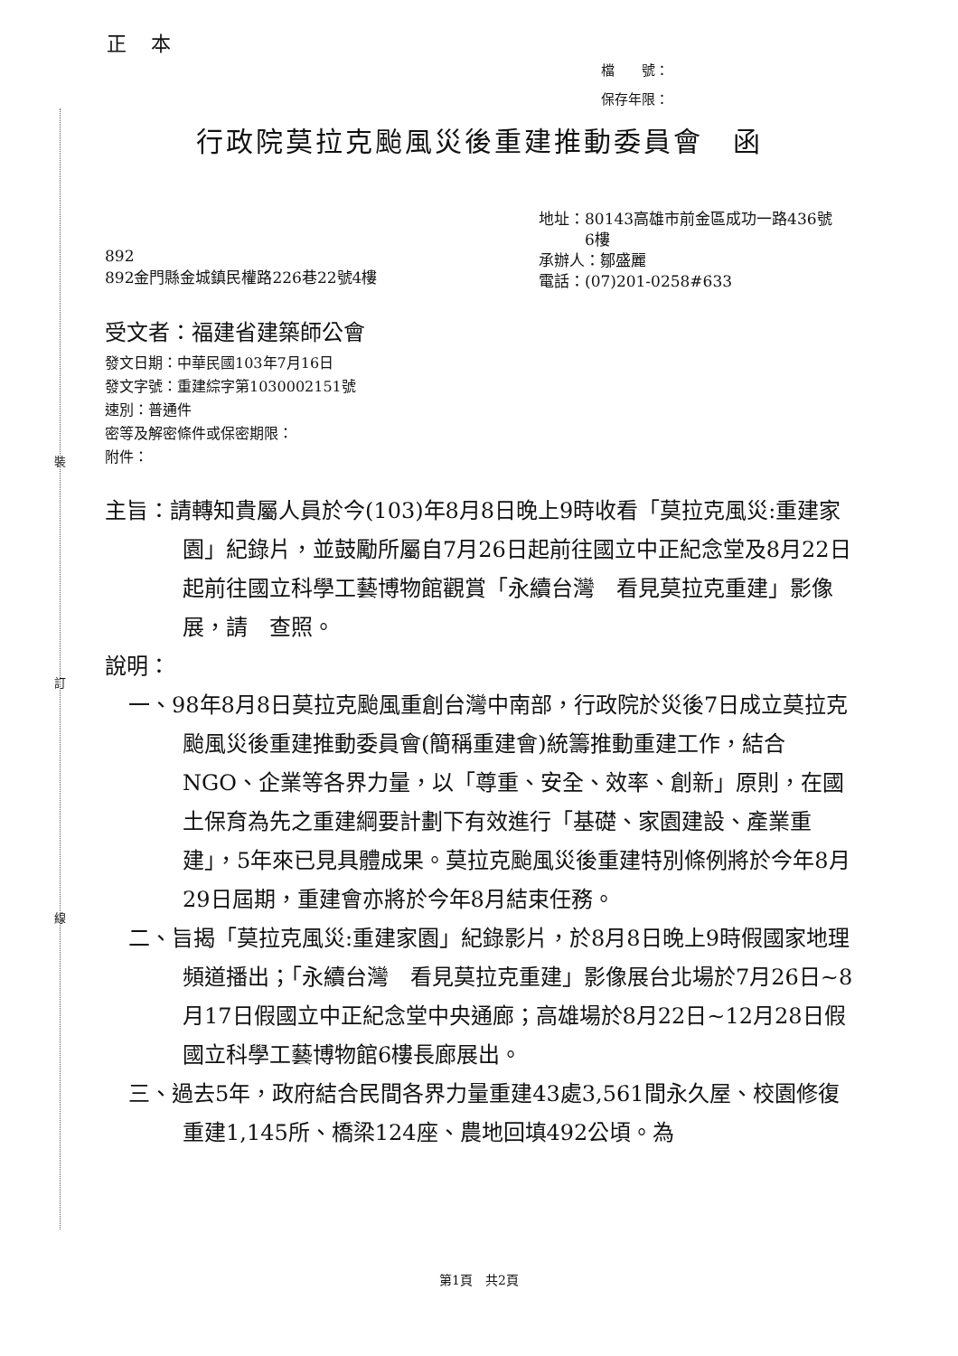裝
訂
線
正 本
檔　　號：
保存年限：
行政院莫拉克颱風災後重建推動委員會　函
892
892金門縣金城鎮民權路226巷22號4樓
地址：80143高雄市前金區成功一路436號
　　　6樓
承辦人：鄒盛麗
電話：(07)201-0258#633
受文者：福建省建築師公會
發文日期：中華民國103年7月16日
發文字號：重建綜字第1030002151號
速別：普通件
密等及解密條件或保密期限：
附件：
主旨：請轉知貴屬人員於今(103)年8月8日晚上9時收看「莫拉克風災:重建家園」紀錄片，並鼓勵所屬自7月26日起前往國立中正紀念堂及8月22日起前往國立科學工藝博物館觀賞「永續台灣　看見莫拉克重建」影像展，請　查照。
說明：
一、98年8月8日莫拉克颱風重創台灣中南部，行政院於災後7日成立莫拉克颱風災後重建推動委員會(簡稱重建會)統籌推動重建工作，結合NGO、企業等各界力量，以「尊重、安全、效率、創新」原則，在國土保育為先之重建綱要計劃下有效進行「基礎、家園建設、產業重建」，5年來已見具體成果。莫拉克颱風災後重建特別條例將於今年8月29日屆期，重建會亦將於今年8月結束任務。
二、旨揭「莫拉克風災:重建家園」紀錄影片，於8月8日晚上9時假國家地理頻道播出；「永續台灣　看見莫拉克重建」影像展台北場於7月26日~8月17日假國立中正紀念堂中央通廊；高雄場於8月22日~12月28日假國立科學工藝博物館6樓長廊展出。
三、過去5年，政府結合民間各界力量重建43處3,561間永久屋、校園修復重建1,145所、橋梁124座、農地回填492公頃。為
第1頁　共2頁